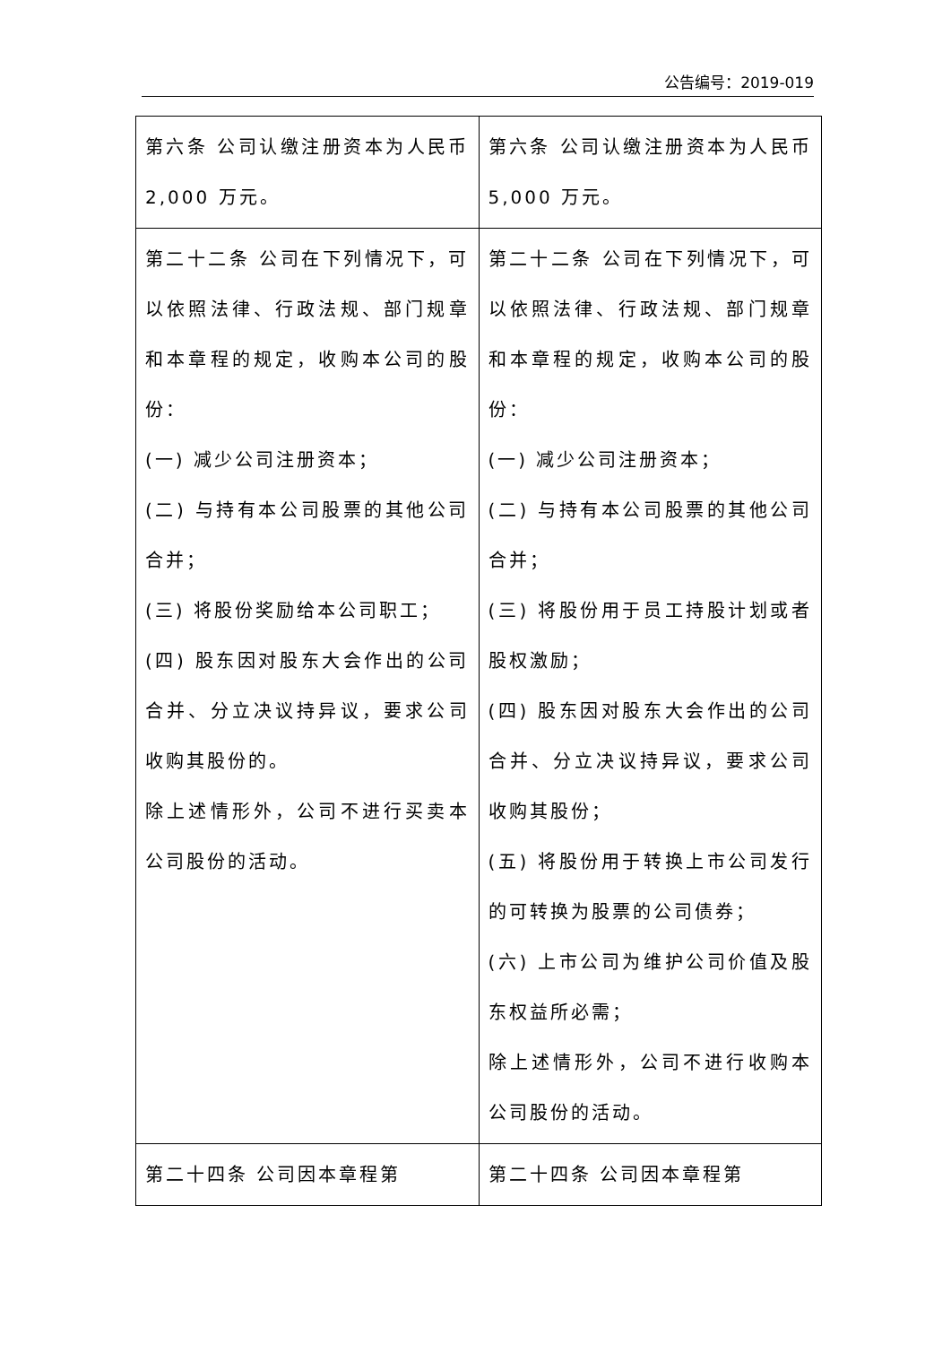公告编号：2019-019
| 第六条 公司认缴注册资本为人民币 2,000 万元。 | 第六条 公司认缴注册资本为人民币 5,000 万元。 |
| 第二十二条 公司在下列情况下，可以依照法律、行政法规、部门规章和本章程的规定，收购本公司的股份： (一) 减少公司注册资本； (二) 与持有本公司股票的其他公司合并； (三) 将股份奖励给本公司职工； (四) 股东因对股东大会作出的公司合并、分立决议持异议，要求公司收购其股份的。 除上述情形外，公司不进行买卖本公司股份的活动。 | 第二十二条 公司在下列情况下，可以依照法律、行政法规、部门规章和本章程的规定，收购本公司的股份： (一) 减少公司注册资本； (二) 与持有本公司股票的其他公司合并； (三) 将股份用于员工持股计划或者股权激励； (四) 股东因对股东大会作出的公司合并、分立决议持异议，要求公司收购其股份； (五) 将股份用于转换上市公司发行的可转换为股票的公司债券； (六) 上市公司为维护公司价值及股东权益所必需； 除上述情形外，公司不进行收购本公司股份的活动。 |
| 第二十四条 公司因本章程第 | 第二十四条 公司因本章程第 |